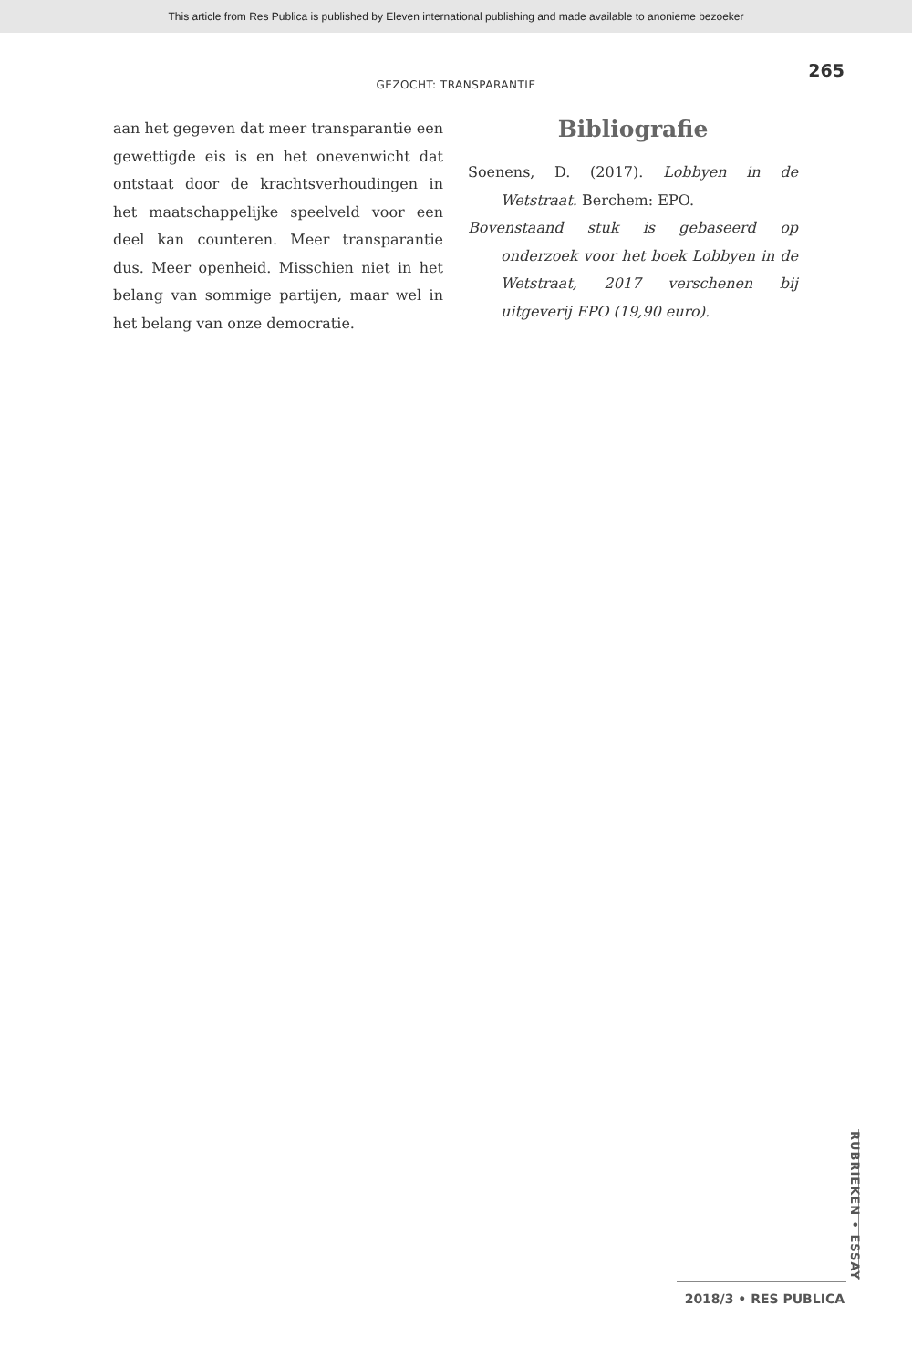This article from Res Publica is published by Eleven international publishing and made available to anonieme bezoeker
265
GEZOCHT: TRANSPARANTIE
aan het gegeven dat meer transparantie een gewettigde eis is en het onevenwicht dat ontstaat door de krachtsverhoudingen in het maatschappelijke speelveld voor een deel kan counteren. Meer transparantie dus. Meer openheid. Misschien niet in het belang van sommige partijen, maar wel in het belang van onze democratie.
Bibliografie
Soenens, D. (2017). Lobbyen in de Wetstraat. Berchem: EPO.
Bovenstaand stuk is gebaseerd op onderzoek voor het boek Lobbyen in de Wetstraat, 2017 verschenen bij uitgeverij EPO (19,90 euro).
RUBRIEKEN • ESSAY
2018/3 • RES PUBLICA